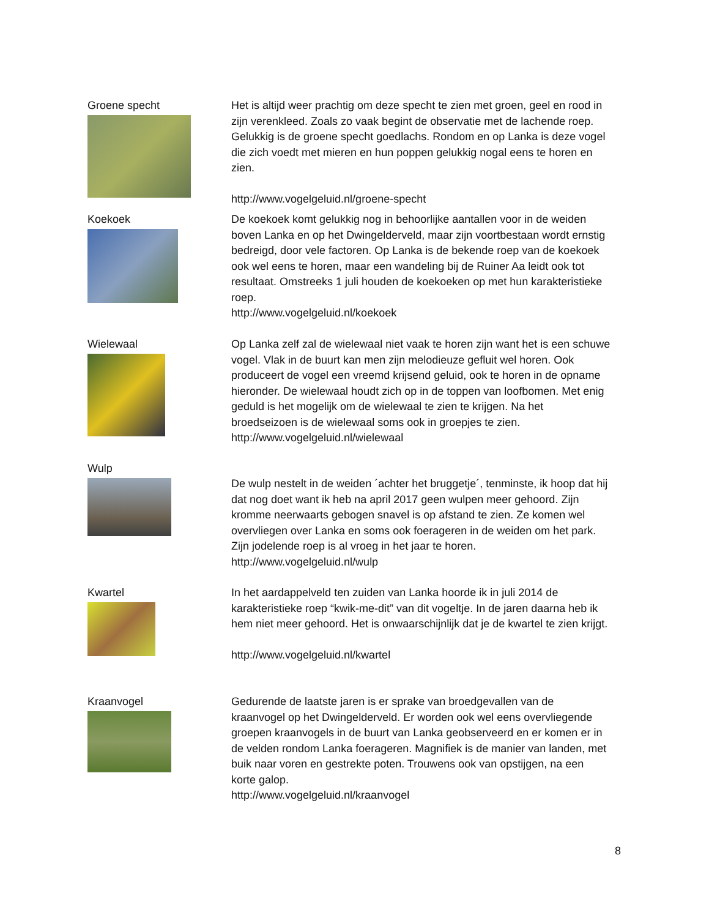Groene specht Het is altijd weer prachtig om deze specht te zien met groen, geel en rood in zijn verenkleed. Zoals zo vaak begint de observatie met de lachende roep. Gelukkig is de groene specht goedlachs. Rondom en op Lanka is deze vogel die zich voedt met mieren en hun poppen gelukkig nogal eens te horen en zien.
http://www.vogelgeluid.nl/groene-specht
Koekoek De koekoek komt gelukkig nog in behoorlijke aantallen voor in de weiden boven Lanka en op het Dwingelderveld, maar zijn voortbestaan wordt ernstig bedreigd, door vele factoren. Op Lanka is de bekende roep van de koekoek ook wel eens te horen, maar een wandeling bij de Ruiner Aa leidt ook tot resultaat. Omstreeks 1 juli houden de koekoeken op met hun karakteristieke roep.
http://www.vogelgeluid.nl/koekoek
Wielewaal Op Lanka zelf zal de wielewaal niet vaak te horen zijn want het is een schuwe vogel. Vlak in de buurt kan men zijn melodieuze gefluit wel horen. Ook produceert de vogel een vreemd krijsend geluid, ook te horen in de opname hieronder. De wielewaal houdt zich op in de toppen van loofbomen. Met enig geduld is het mogelijk om de wielewaal te zien te krijgen. Na het broedseizoen is de wielewaal soms ook in groepjes te zien.
http://www.vogelgeluid.nl/wielewaal
Wulp
De wulp nestelt in de weiden ´achter het bruggetje´, tenminste, ik hoop dat hij dat nog doet want ik heb na april 2017 geen wulpen meer gehoord. Zijn kromme neerwaarts gebogen snavel is op afstand te zien. Ze komen wel overvliegen over Lanka en soms ook foerageren in de weiden om het park. Zijn jodelende roep is al vroeg in het jaar te horen.
http://www.vogelgeluid.nl/wulp
Kwartel In het aardappelveld ten zuiden van Lanka hoorde ik in juli 2014 de karakteristieke roep “kwik-me-dit” van dit vogeltje. In de jaren daarna heb ik hem niet meer gehoord. Het is onwaarschijnlijk dat je de kwartel te zien krijgt.
http://www.vogelgeluid.nl/kwartel
Kraanvogel Gedurende de laatste jaren is er sprake van broedgevallen van de kraanvogel op het Dwingelderveld. Er worden ook wel eens overvliegende groepen kraanvogels in de buurt van Lanka geobserveerd en er komen er in de velden rondom Lanka foerageren. Magnifiek is de manier van landen, met buik naar voren en gestrekte poten. Trouwens ook van opstijgen, na een korte galop.
http://www.vogelgeluid.nl/kraanvogel
8